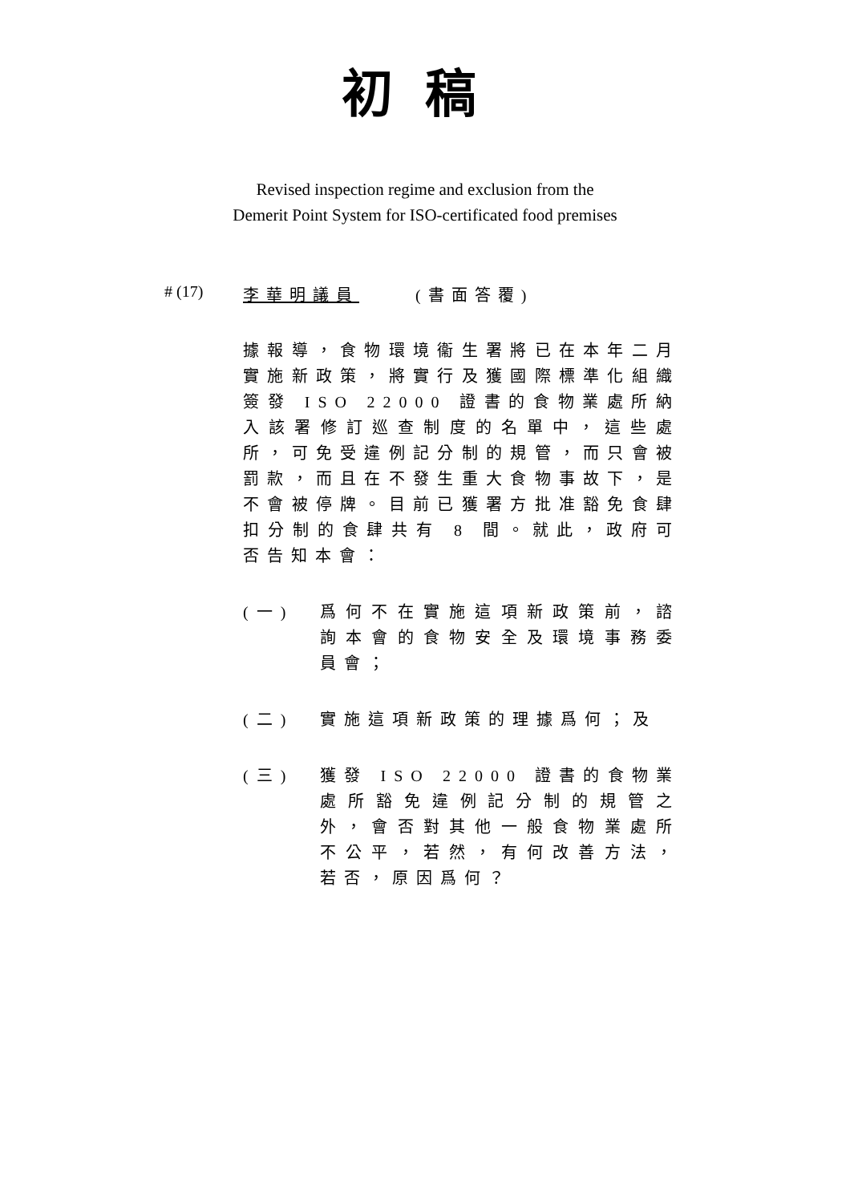初稿
Revised inspection regime and exclusion from the
Demerit Point System for ISO-certificated food premises
# (17) 李華明議員 (書面答覆)
據報導，食物環境衞生署將已在本年二月實施新政策，將實行及獲國際標準化組織簽發 ISO 22000 證書的食物業處所納入該署修訂巡查制度的名單中，這些處所，可免受違例記分制的規管，而只會被罰款，而且在不發生重大食物事故下，是不會被停牌。目前已獲署方批准豁免食肆扣分制的食肆共有 8 間。就此，政府可否告知本會：
(一) 爲何不在實施這項新政策前，諮詢本會的食物安全及環境事務委員會；
(二) 實施這項新政策的理據爲何；及
(三) 獲發 ISO 22000 證書的食物業處所豁免違例記分制的規管之外，會否對其他一般食物業處所不公平，若然，有何改善方法，若否，原因爲何？